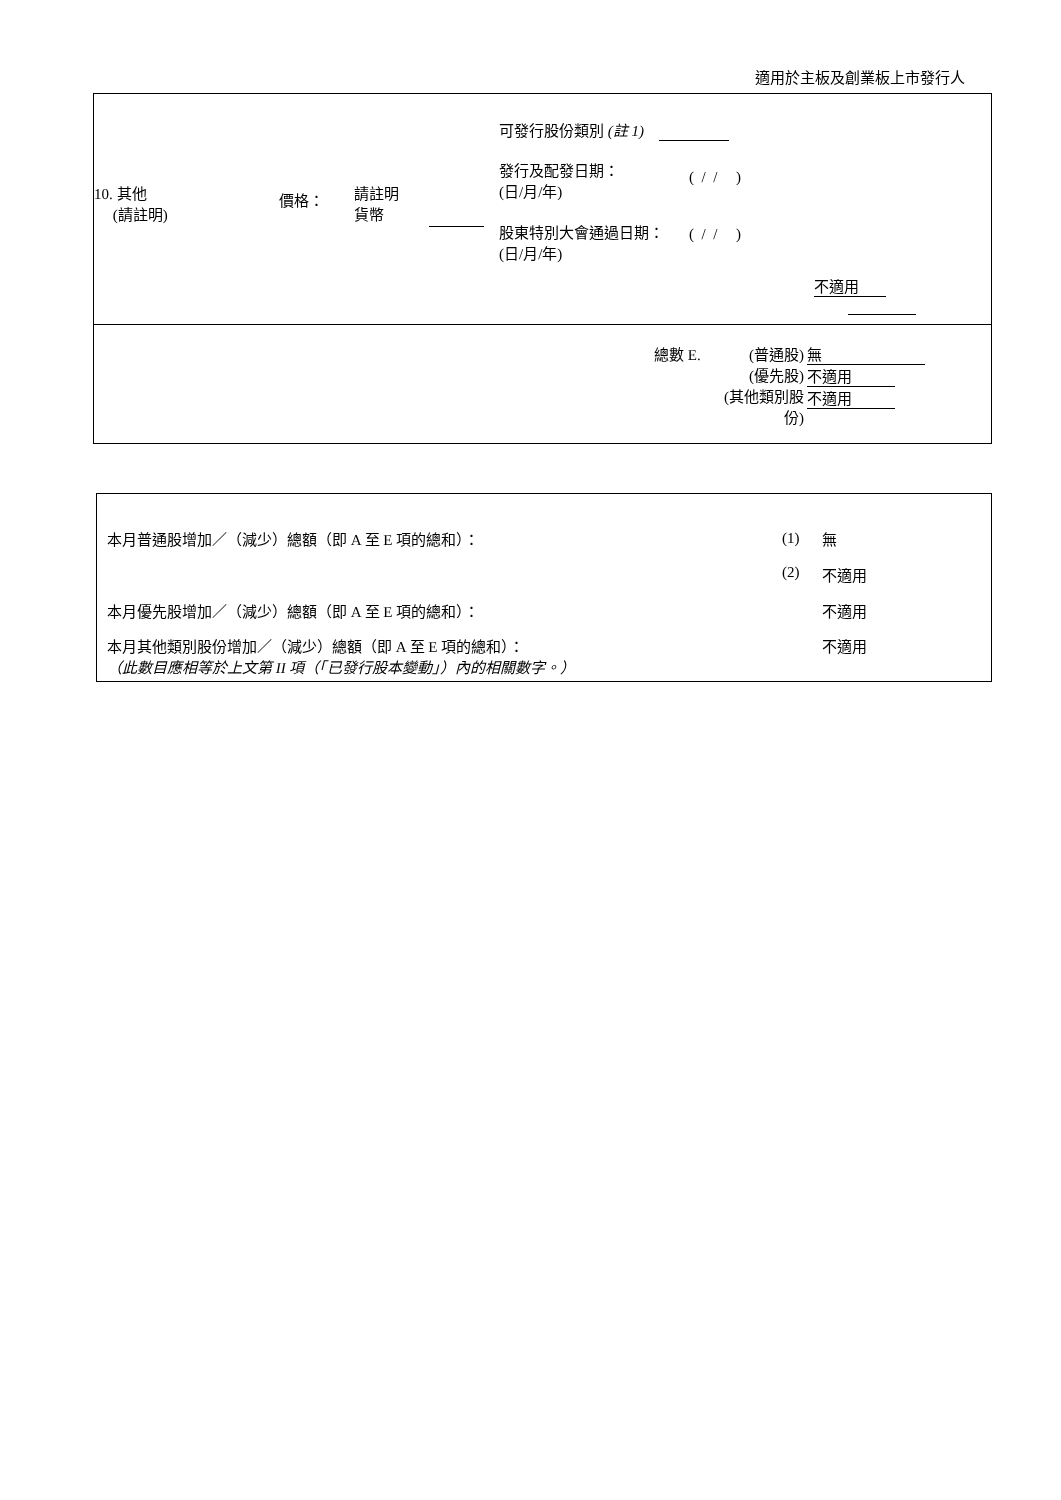適用於主板及創業板上市發行人
10. 其他
(請註明)
價格：
請註明
貨幣
可發行股份類別 (註 1)
發行及配發日期：
(日/月/年)
( / / )
股東特別大會通過日期：
(日/月/年)
( / / )
不適用
總數 E. (普通股)
(優先股)
(其他類別股份)
無
不適用
不適用
本月普通股增加／（減少）總額（即 A 至 E 項的總和）： (1) 無
(2) 不適用
本月優先股增加／（減少）總額（即 A 至 E 項的總和）： 不適用
本月其他類別股份增加／（減少）總額（即 A 至 E 項的總和）： 不適用
（此數目應相等於上文第 II 項（「已發行股本變動」）內的相關數字。）